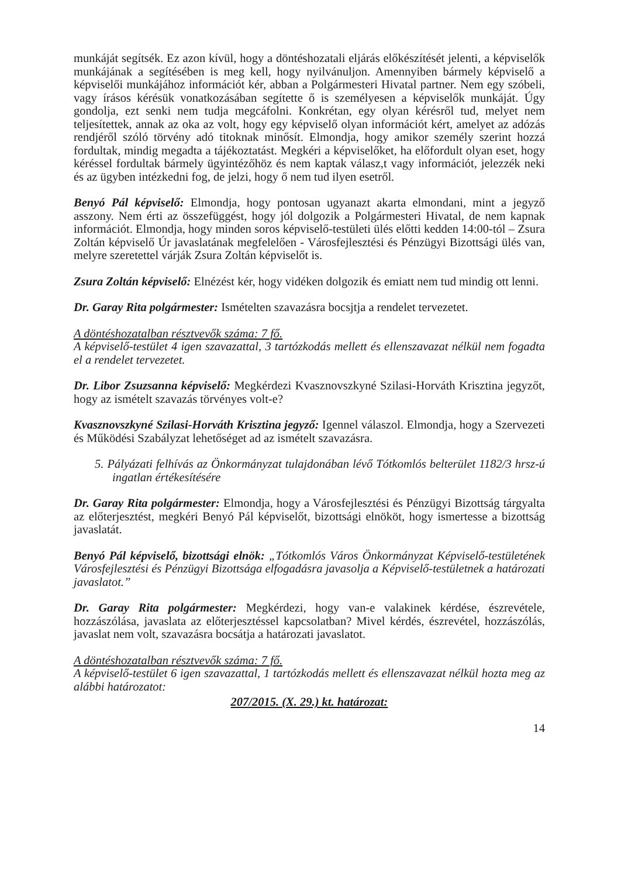munkáját segítsék. Ez azon kívül, hogy a döntéshozatali eljárás előkészítését jelenti, a képviselők munkájának a segítésében is meg kell, hogy nyilvánuljon. Amennyiben bármely képviselő a képviselői munkájához információt kér, abban a Polgármesteri Hivatal partner. Nem egy szóbeli, vagy írásos kérésük vonatkozásában segítette ő is személyesen a képviselők munkáját. Úgy gondolja, ezt senki nem tudja megcáfolni. Konkrétan, egy olyan kérésről tud, melyet nem teljesítettek, annak az oka az volt, hogy egy képviselő olyan információt kért, amelyet az adózás rendjéről szóló törvény adó titoknak minősít. Elmondja, hogy amikor személy szerint hozzá fordultak, mindig megadta a tájékoztatást. Megkéri a képviselőket, ha előfordult olyan eset, hogy kéréssel fordultak bármely ügyintézőhöz és nem kaptak válasz,t vagy információt, jelezzék neki és az ügyben intézkedni fog, de jelzi, hogy ő nem tud ilyen esetről.
Benyó Pál képviselő: Elmondja, hogy pontosan ugyanazt akarta elmondani, mint a jegyző asszony. Nem érti az összefüggést, hogy jól dolgozik a Polgármesteri Hivatal, de nem kapnak információt. Elmondja, hogy minden soros képviselő-testületi ülés előtti kedden 14:00-tól – Zsura Zoltán képviselő Úr javaslatának megfelelően - Városfejlesztési és Pénzügyi Bizottsági ülés van, melyre szeretettel várják Zsura Zoltán képviselőt is.
Zsura Zoltán képviselő: Elnézést kér, hogy vidéken dolgozik és emiatt nem tud mindig ott lenni.
Dr. Garay Rita polgármester: Ismételten szavazásra bocsjtja a rendelet tervezetet.
A döntéshozatalban résztvevők száma: 7 fő.
A képviselő-testület 4 igen szavazattal, 3 tartózkodás mellett és ellenszavazat nélkül nem fogadta el a rendelet tervezetet.
Dr. Libor Zsuzsanna képviselő: Megkérdezi Kvasznovszkyné Szilasi-Horváth Krisztina jegyzőt, hogy az ismételt szavazás törvényes volt-e?
Kvasznovszkyné Szilasi-Horváth Krisztina jegyző: Igennel válaszol. Elmondja, hogy a Szervezeti és Működési Szabályzat lehetőséget ad az ismételt szavazásra.
5. Pályázati felhívás az Önkormányzat tulajdonában lévő Tótkomlós belterület 1182/3 hrsz-ú ingatlan értékesítésére
Dr. Garay Rita polgármester: Elmondja, hogy a Városfejlesztési és Pénzügyi Bizottság tárgyalta az előterjesztést, megkéri Benyó Pál képviselőt, bizottsági elnököt, hogy ismertesse a bizottság javaslatát.
Benyó Pál képviselő, bizottsági elnök: „Tótkomlós Város Önkormányzat Képviselő-testületének Városfejlesztési és Pénzügyi Bizottsága elfogadásra javasolja a Képviselő-testületnek a határozati javaslatot.”
Dr. Garay Rita polgármester: Megkérdezi, hogy van-e valakinek kérdése, észrevétele, hozzászólása, javaslata az előterjesztéssel kapcsolatban? Mivel kérdés, észrevétel, hozzászólás, javaslat nem volt, szavazásra bocsátja a határozati javaslatot.
A döntéshozatalban résztvevők száma: 7 fő.
A képviselő-testület 6 igen szavazattal, 1 tartózkodás mellett és ellenszavazat nélkül hozta meg az alábbi határozatot:
207/2015. (X. 29.) kt. határozat:
14